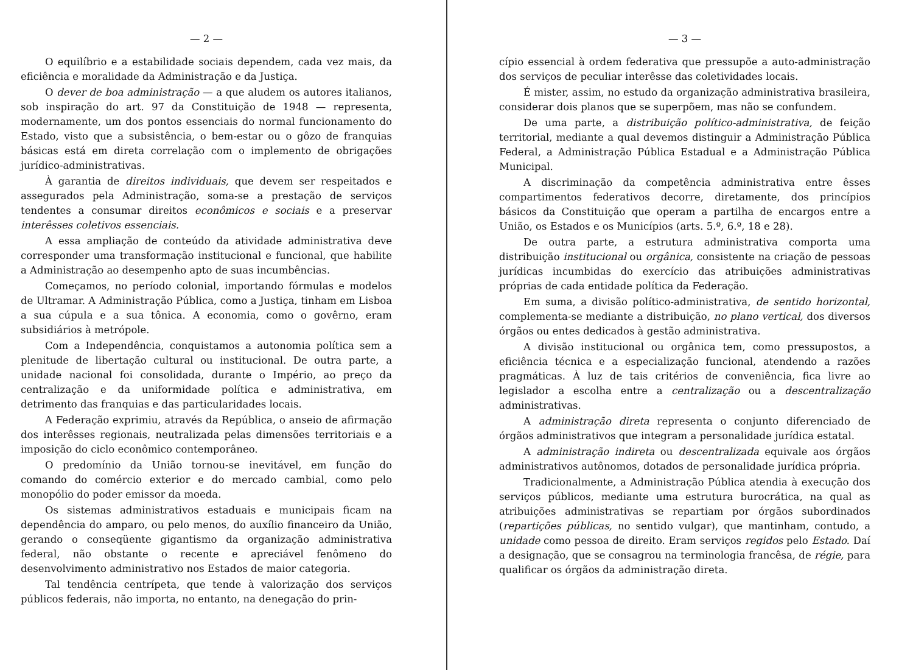— 2 —
O equilíbrio e a estabilidade sociais dependem, cada vez mais, da eficiência e moralidade da Administração e da Justiça.
O dever de boa administração — a que aludem os autores italianos, sob inspiração do art. 97 da Constituição de 1948 — representa, modernamente, um dos pontos essenciais do normal funcionamento do Estado, visto que a subsistência, o bem-estar ou o gôzo de franquias básicas está em direta correlação com o implemento de obrigações jurídico-administrativas.
À garantia de direitos individuais, que devem ser respeitados e assegurados pela Administração, soma-se a prestação de serviços tendentes a consumar direitos econômicos e sociais e a preservar interêsses coletivos essenciais.
A essa ampliação de conteúdo da atividade administrativa deve corresponder uma transformação institucional e funcional, que habilite a Administração ao desempenho apto de suas incumbências.
Começamos, no período colonial, importando fórmulas e modelos de Ultramar. A Administração Pública, como a Justiça, tinham em Lisboa a sua cúpula e a sua tônica. A economia, como o govêrno, eram subsidiários à metrópole.
Com a Independência, conquistamos a autonomia política sem a plenitude de libertação cultural ou institucional. De outra parte, a unidade nacional foi consolidada, durante o Império, ao preço da centralização e da uniformidade política e administrativa, em detrimento das franquias e das particularidades locais.
A Federação exprimiu, através da República, o anseio de afirmação dos interêsses regionais, neutralizada pelas dimensões territoriais e a imposição do ciclo econômico contemporâneo.
O predomínio da União tornou-se inevitável, em função do comando do comércio exterior e do mercado cambial, como pelo monopólio do poder emissor da moeda.
Os sistemas administrativos estaduais e municipais ficam na dependência do amparo, ou pelo menos, do auxílio financeiro da União, gerando o conseqüente gigantismo da organização administrativa federal, não obstante o recente e apreciável fenômeno do desenvolvimento administrativo nos Estados de maior categoria.
Tal tendência centrípeta, que tende à valorização dos serviços públicos federais, não importa, no entanto, na denegação do prin-
— 3 —
cípio essencial à ordem federativa que pressupõe a auto-administração dos serviços de peculiar interêsse das coletividades locais.
É mister, assim, no estudo da organização administrativa brasileira, considerar dois planos que se superpõem, mas não se confundem.
De uma parte, a distribuição político-administrativa, de feição territorial, mediante a qual devemos distinguir a Administração Pública Federal, a Administração Pública Estadual e a Administração Pública Municipal.
A discriminação da competência administrativa entre êsses compartimentos federativos decorre, diretamente, dos princípios básicos da Constituição que operam a partilha de encargos entre a União, os Estados e os Municípios (arts. 5.º, 6.º, 18 e 28).
De outra parte, a estrutura administrativa comporta uma distribuição institucional ou orgânica, consistente na criação de pessoas jurídicas incumbidas do exercício das atribuições administrativas próprias de cada entidade política da Federação.
Em suma, a divisão político-administrativa, de sentido horizontal, complementa-se mediante a distribuição, no plano vertical, dos diversos órgãos ou entes dedicados à gestão administrativa.
A divisão institucional ou orgânica tem, como pressupostos, a eficiência técnica e a especialização funcional, atendendo a razões pragmáticas. À luz de tais critérios de conveniência, fica livre ao legislador a escolha entre a centralização ou a descentralização administrativas.
A administração direta representa o conjunto diferenciado de órgãos administrativos que integram a personalidade jurídica estatal.
A administração indireta ou descentralizada equivale aos órgãos administrativos autônomos, dotados de personalidade jurídica própria.
Tradicionalmente, a Administração Pública atendia à execução dos serviços públicos, mediante uma estrutura burocrática, na qual as atribuições administrativas se repartiam por órgãos subordinados (repartições públicas, no sentido vulgar), que mantinham, contudo, a unidade como pessoa de direito. Eram serviços regidos pelo Estado. Daí a designação, que se consagrou na terminologia francêsa, de régie, para qualificar os órgãos da administração direta.